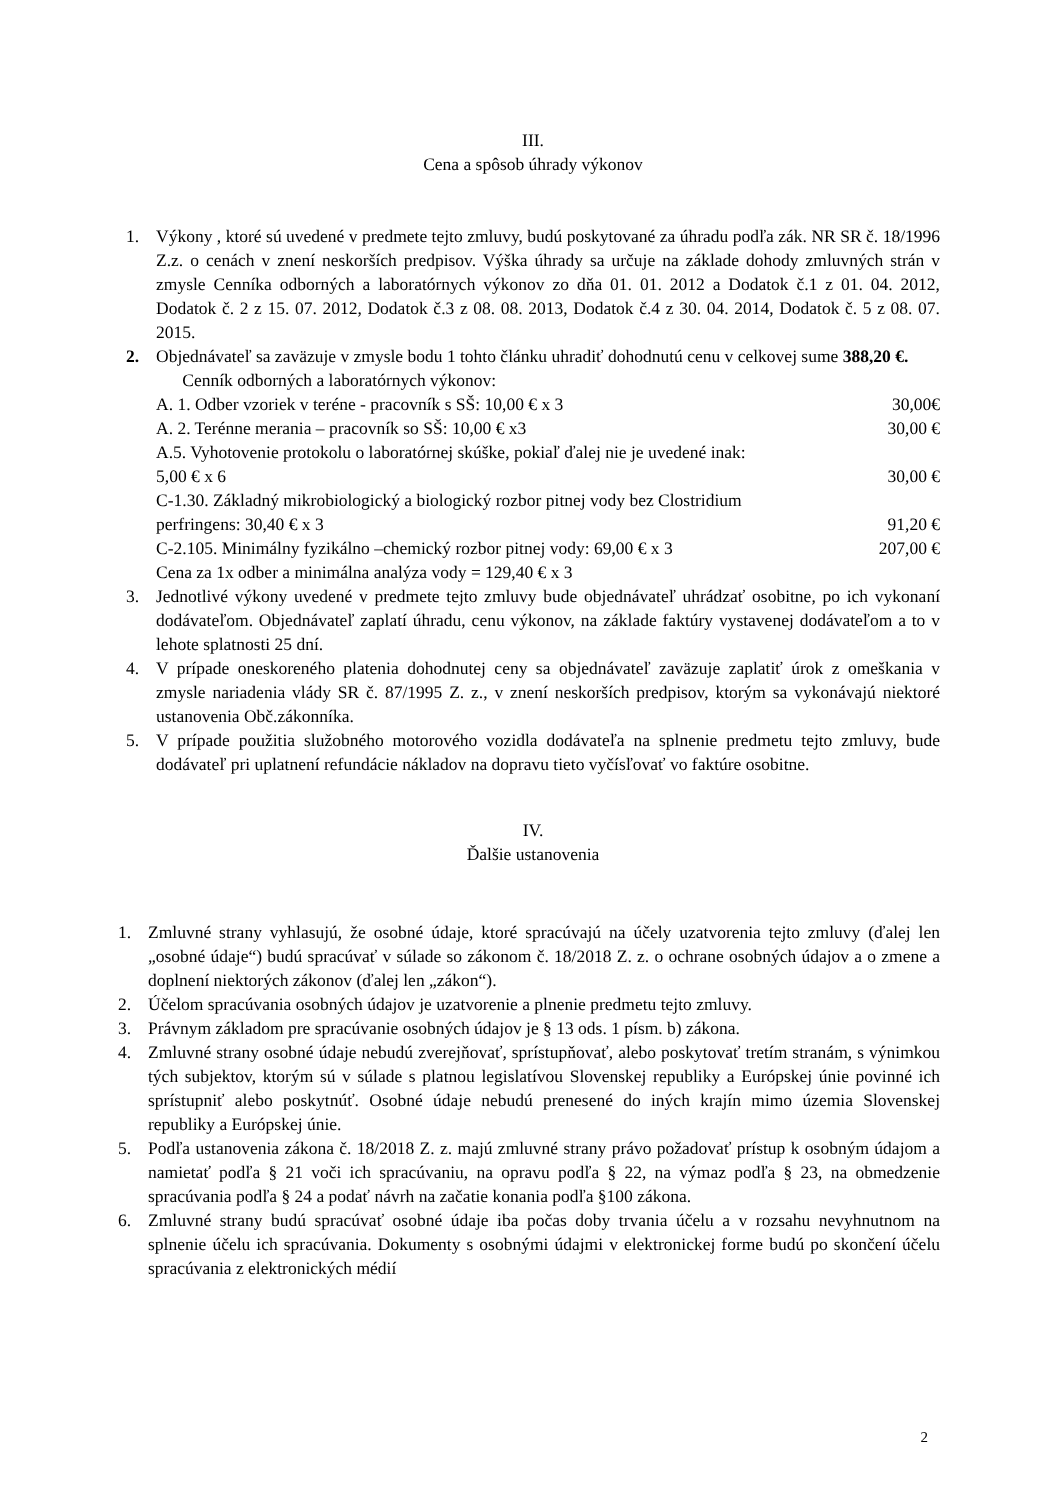III.
Cena a spôsob úhrady výkonov
1. Výkony , ktoré sú uvedené v predmete tejto zmluvy, budú poskytované za úhradu podľa zák. NR SR č. 18/1996 Z.z. o cenách v znení neskorších predpisov. Výška úhrady sa určuje na základe dohody zmluvných strán v zmysle Cenníka odborných a laboratórnych výkonov zo dňa 01. 01. 2012 a Dodatok č.1 z 01. 04. 2012, Dodatok č. 2 z 15. 07. 2012, Dodatok č.3 z 08. 08. 2013, Dodatok č.4 z 30. 04. 2014, Dodatok č. 5 z 08. 07. 2015.
2. Objednávateľ sa zaväzuje v zmysle bodu 1 tohto článku uhradiť dohodnutú cenu v celkovej sume 388,20 €.
Cenník odborných a laboratórnych výkonov:
A. 1. Odber vzoriek v teréne - pracovník s SŠ: 10,00 € x 3 30,00€
A. 2. Terénne merania – pracovník so SŠ: 10,00 € x3 30,00 €
A.5. Vyhotovenie protokolu o laboratórnej skúške, pokiaľ ďalej nie je uvedené inak:
5,00 € x 6 30,00 €
C-1.30. Základný mikrobiologický a biologický rozbor pitnej vody bez Clostridium
perfringens: 30,40 € x 3 91,20 €
C-2.105. Minimálny fyzikálno –chemický rozbor pitnej vody: 69,00 € x 3 207,00 €
Cena za 1x odber a minimálna analýza vody = 129,40 € x 3
3. Jednotlivé výkony uvedené v predmete tejto zmluvy bude objednávateľ uhrádzať osobitne, po ich vykonaní dodávateľom. Objednávateľ zaplatí úhradu, cenu výkonov, na základe faktúry vystavenej dodávateľom a to v lehote splatnosti 25 dní.
4. V prípade oneskoreného platenia dohodnutej ceny sa objednávateľ zaväzuje zaplatiť úrok z omeškania v zmysle nariadenia vlády SR č. 87/1995 Z. z., v znení neskorších predpisov, ktorým sa vykonávajú niektoré ustanovenia Obč.zákonníka.
5. V prípade použitia služobného motorového vozidla dodávateľa na splnenie predmetu tejto zmluvy, bude dodávateľ pri uplatnení refundácie nákladov na dopravu tieto vyčísľovať vo faktúre osobitne.
IV.
Ďalšie ustanovenia
1. Zmluvné strany vyhlasujú, že osobné údaje, ktoré spracúvajú na účely uzatvorenia tejto zmluvy (ďalej len „osobné údaje“) budú spracúvať v súlade so zákonom č. 18/2018 Z. z. o ochrane osobných údajov a o zmene a doplnení niektorých zákonov (ďalej len „zákon“).
2. Účelom spracúvania osobných údajov je uzatvorenie a plnenie predmetu tejto zmluvy.
3. Právnym základom pre spracúvanie osobných údajov je § 13 ods. 1 písm. b) zákona.
4. Zmluvné strany osobné údaje nebudú zverejňovať, sprístupňovať, alebo poskytovať tretím stranám, s výnimkou tých subjektov, ktorým sú v súlade s platnou legislatívou Slovenskej republiky a Európskej únie povinné ich sprístupniť alebo poskytnúť. Osobné údaje nebudú prenesené do iných krajín mimo územia Slovenskej republiky a Európskej únie.
5. Podľa ustanovenia zákona č. 18/2018 Z. z. majú zmluvné strany právo požadovať prístup k osobným údajom a namietať podľa § 21 voči ich spracúvaniu, na opravu podľa § 22, na výmaz podľa § 23, na obmedzenie spracúvania podľa § 24 a podať návrh na začatie konania podľa §100 zákona.
6. Zmluvné strany budú spracúvať osobné údaje iba počas doby trvania účelu a v rozsahu nevyhnutnom na splnenie účelu ich spracúvania. Dokumenty s osobnými údajmi v elektronickej forme budú po skončení účelu spracúvania z elektronických médií
2